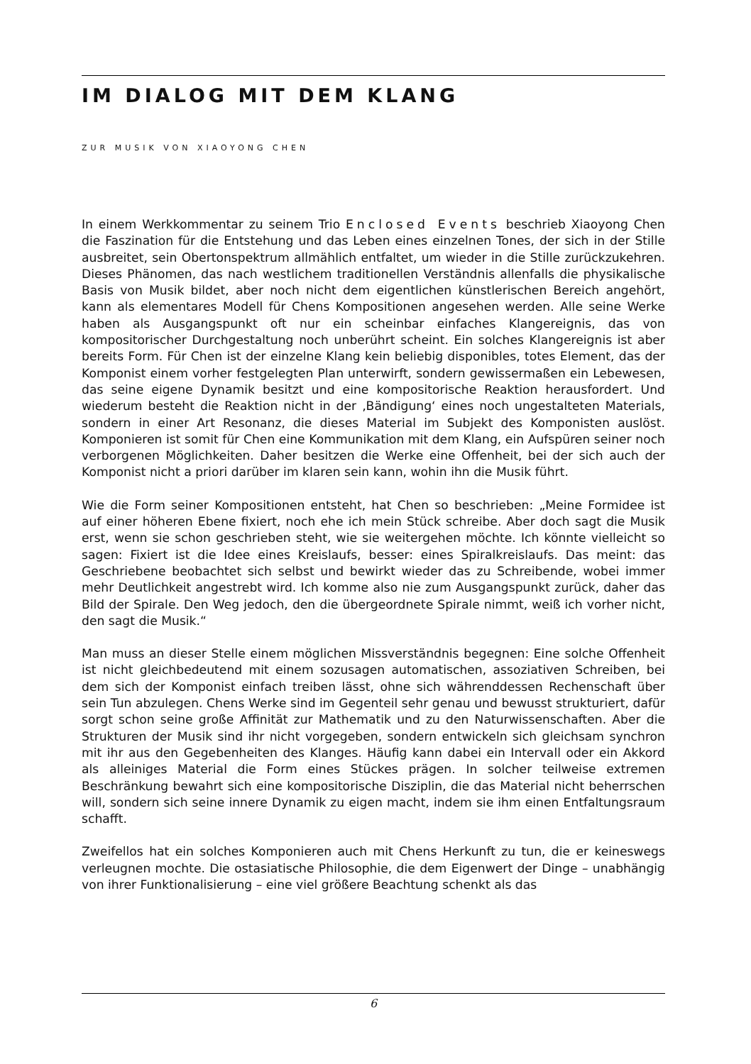IM DIALOG MIT DEM KLANG
ZUR MUSIK VON XIAOYONG CHEN
In einem Werkkommentar zu seinem Trio Enclosed Events beschrieb Xiaoyong Chen die Faszination für die Entstehung und das Leben eines einzelnen Tones, der sich in der Stille ausbreitet, sein Obertonspektrum allmählich entfaltet, um wieder in die Stille zurückzukehren. Dieses Phänomen, das nach westlichem traditionellen Verständnis allenfalls die physikalische Basis von Musik bildet, aber noch nicht dem eigentlichen künstlerischen Bereich angehört, kann als elementares Modell für Chens Kompositionen angesehen werden. Alle seine Werke haben als Ausgangspunkt oft nur ein scheinbar einfaches Klangereignis, das von kompositorischer Durchgestaltung noch unberührt scheint. Ein solches Klangereignis ist aber bereits Form. Für Chen ist der einzelne Klang kein beliebig disponibles, totes Element, das der Komponist einem vorher festgelegten Plan unterwirft, sondern gewissermaßen ein Lebewesen, das seine eigene Dynamik besitzt und eine kompositorische Reaktion herausfordert. Und wiederum besteht die Reaktion nicht in der ‚Bändigung‘ eines noch ungestalteten Materials, sondern in einer Art Resonanz, die dieses Material im Subjekt des Komponisten auslöst. Komponieren ist somit für Chen eine Kommunikation mit dem Klang, ein Aufspüren seiner noch verborgenen Möglichkeiten. Daher besitzen die Werke eine Offenheit, bei der sich auch der Komponist nicht a priori darüber im klaren sein kann, wohin ihn die Musik führt.
Wie die Form seiner Kompositionen entsteht, hat Chen so beschrieben: „Meine Formidee ist auf einer höheren Ebene fixiert, noch ehe ich mein Stück schreibe. Aber doch sagt die Musik erst, wenn sie schon geschrieben steht, wie sie weitergehen möchte. Ich könnte vielleicht so sagen: Fixiert ist die Idee eines Kreislaufs, besser: eines Spiralkreislaufs. Das meint: das Geschriebene beobachtet sich selbst und bewirkt wieder das zu Schreibende, wobei immer mehr Deutlichkeit angestrebt wird. Ich komme also nie zum Ausgangspunkt zurück, daher das Bild der Spirale. Den Weg jedoch, den die übergeordnete Spirale nimmt, weiß ich vorher nicht, den sagt die Musik.“
Man muss an dieser Stelle einem möglichen Missverständnis begegnen: Eine solche Offenheit ist nicht gleichbedeutend mit einem sozusagen automatischen, assoziativen Schreiben, bei dem sich der Komponist einfach treiben lässt, ohne sich währenddessen Rechenschaft über sein Tun abzulegen. Chens Werke sind im Gegenteil sehr genau und bewusst strukturiert, dafür sorgt schon seine große Affinität zur Mathematik und zu den Naturwissenschaften. Aber die Strukturen der Musik sind ihr nicht vorgegeben, sondern entwickeln sich gleichsam synchron mit ihr aus den Gegebenheiten des Klanges. Häufig kann dabei ein Intervall oder ein Akkord als alleiniges Material die Form eines Stückes prägen. In solcher teilweise extremen Beschränkung bewahrt sich eine kompositorische Disziplin, die das Material nicht beherrschen will, sondern sich seine innere Dynamik zu eigen macht, indem sie ihm einen Entfaltungsraum schafft.
Zweifellos hat ein solches Komponieren auch mit Chens Herkunft zu tun, die er keineswegs verleugnen mochte. Die ostasiatische Philosophie, die dem Eigenwert der Dinge – unabhängig von ihrer Funktionalisierung – eine viel größere Beachtung schenkt als das
6